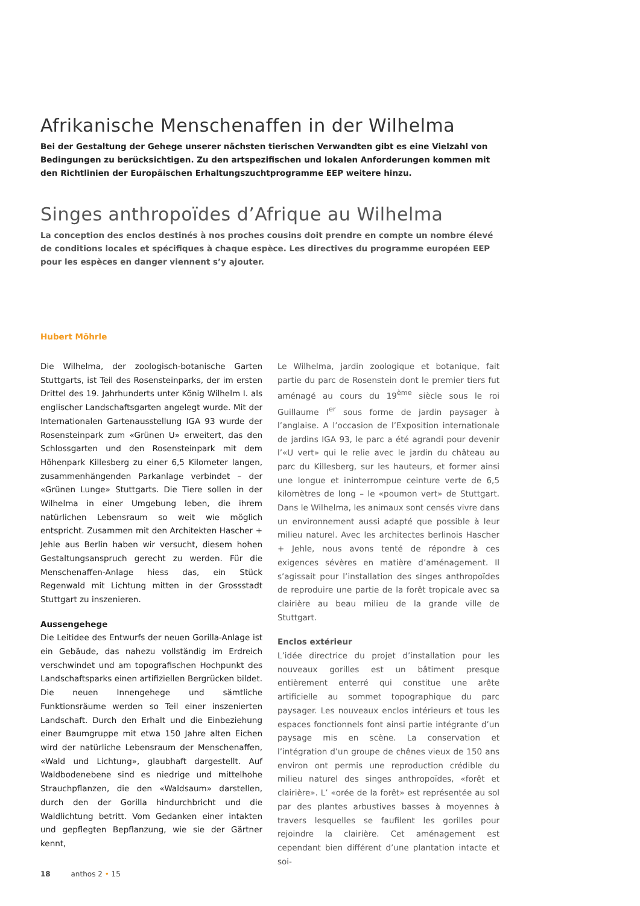Afrikanische Menschenaffen in der Wilhelma
Bei der Gestaltung der Gehege unserer nächsten tierischen Verwandten gibt es eine Vielzahl von Bedingungen zu berücksichtigen. Zu den artspezifischen und lokalen Anforderungen kommen mit den Richtlinien der Europäischen Erhaltungszuchtprogramme EEP weitere hinzu.
Singes anthropoïdes d’Afrique au Wilhelma
La conception des enclos destinés à nos proches cousins doit prendre en compte un nombre élevé de conditions locales et spécifiques à chaque espèce. Les directives du programme européen EEP pour les espèces en danger viennent s’y ajouter.
Hubert Möhrle
Die Wilhelma, der zoologisch-botanische Garten Stuttgarts, ist Teil des Rosensteinparks, der im ersten Drittel des 19. Jahrhunderts unter König Wilhelm I. als englischer Landschaftsgarten angelegt wurde. Mit der Internationalen Gartenausstellung IGA 93 wurde der Rosensteinpark zum «Grünen U» erweitert, das den Schlossgarten und den Rosensteinpark mit dem Höhenpark Killesberg zu einer 6,5 Kilometer langen, zusammenhängenden Parkanlage verbindet – der «Grünen Lunge» Stuttgarts. Die Tiere sollen in der Wilhelma in einer Umgebung leben, die ihrem natürlichen Lebensraum so weit wie möglich entspricht. Zusammen mit den Architekten Hascher + Jehle aus Berlin haben wir versucht, diesem hohen Gestaltungsanspruch gerecht zu werden. Für die Menschenaffen-Anlage hiess das, ein Stück Regenwald mit Lichtung mitten in der Grossstadt Stuttgart zu inszenieren.
Aussengehege
Die Leitidee des Entwurfs der neuen Gorilla-Anlage ist ein Gebäude, das nahezu vollständig im Erdreich verschwindet und am topografischen Hochpunkt des Landschaftsparks einen artifiziellen Bergrücken bildet. Die neuen Innengehege und sämtliche Funktionsräume werden so Teil einer inszenierten Landschaft. Durch den Erhalt und die Einbeziehung einer Baumgruppe mit etwa 150 Jahre alten Eichen wird der natürliche Lebensraum der Menschenaffen, «Wald und Lichtung», glaubhaft dargestellt. Auf Waldbodenebene sind es niedrige und mittelhohe Strauchpflanzen, die den «Waldsaum» darstellen, durch den der Gorilla hindurchbricht und die Waldlichtung betritt. Vom Gedanken einer intakten und gepflegten Bepflanzung, wie sie der Gärtner kennt,
Le Wilhelma, jardin zoologique et botanique, fait partie du parc de Rosenstein dont le premier tiers fut aménagé au cours du 19<sup>ème</sup> siècle sous le roi Guillaume I<sup>er</sup> sous forme de jardin paysager à l’anglaise. A l’occasion de l’Exposition internationale de jardins IGA 93, le parc a été agrandi pour devenir l’«U vert» qui le relie avec le jardin du château au parc du Killesberg, sur les hauteurs, et former ainsi une longue et ininterrompue ceinture verte de 6,5 kilomètres de long – le «poumon vert» de Stuttgart. Dans le Wilhelma, les animaux sont censés vivre dans un environnement aussi adapté que possible à leur milieu naturel. Avec les architectes berlinois Hascher + Jehle, nous avons tenté de répondre à ces exigences sévères en matière d’aménagement. Il s’agissait pour l’installation des singes anthropoïdes de reproduire une partie de la forêt tropicale avec sa clairière au beau milieu de la grande ville de Stuttgart.
Enclos extérieur
L’idée directrice du projet d’installation pour les nouveaux gorilles est un bâtiment presque entièrement enterré qui constitue une arête artificielle au sommet topographique du parc paysager. Les nouveaux enclos intérieurs et tous les espaces fonctionnels font ainsi partie intégrante d’un paysage mis en scène. La conservation et l’intégration d’un groupe de chênes vieux de 150 ans environ ont permis une reproduction crédible du milieu naturel des singes anthropoïdes, «forêt et clairière». L’ «orée de la forêt» est représentée au sol par des plantes arbustives basses à moyennes à travers lesquelles se faufilent les gorilles pour rejoindre la clairière. Cet aménagement est cependant bien différent d’une plantation intacte et soi-
18 anthos 2 • 15